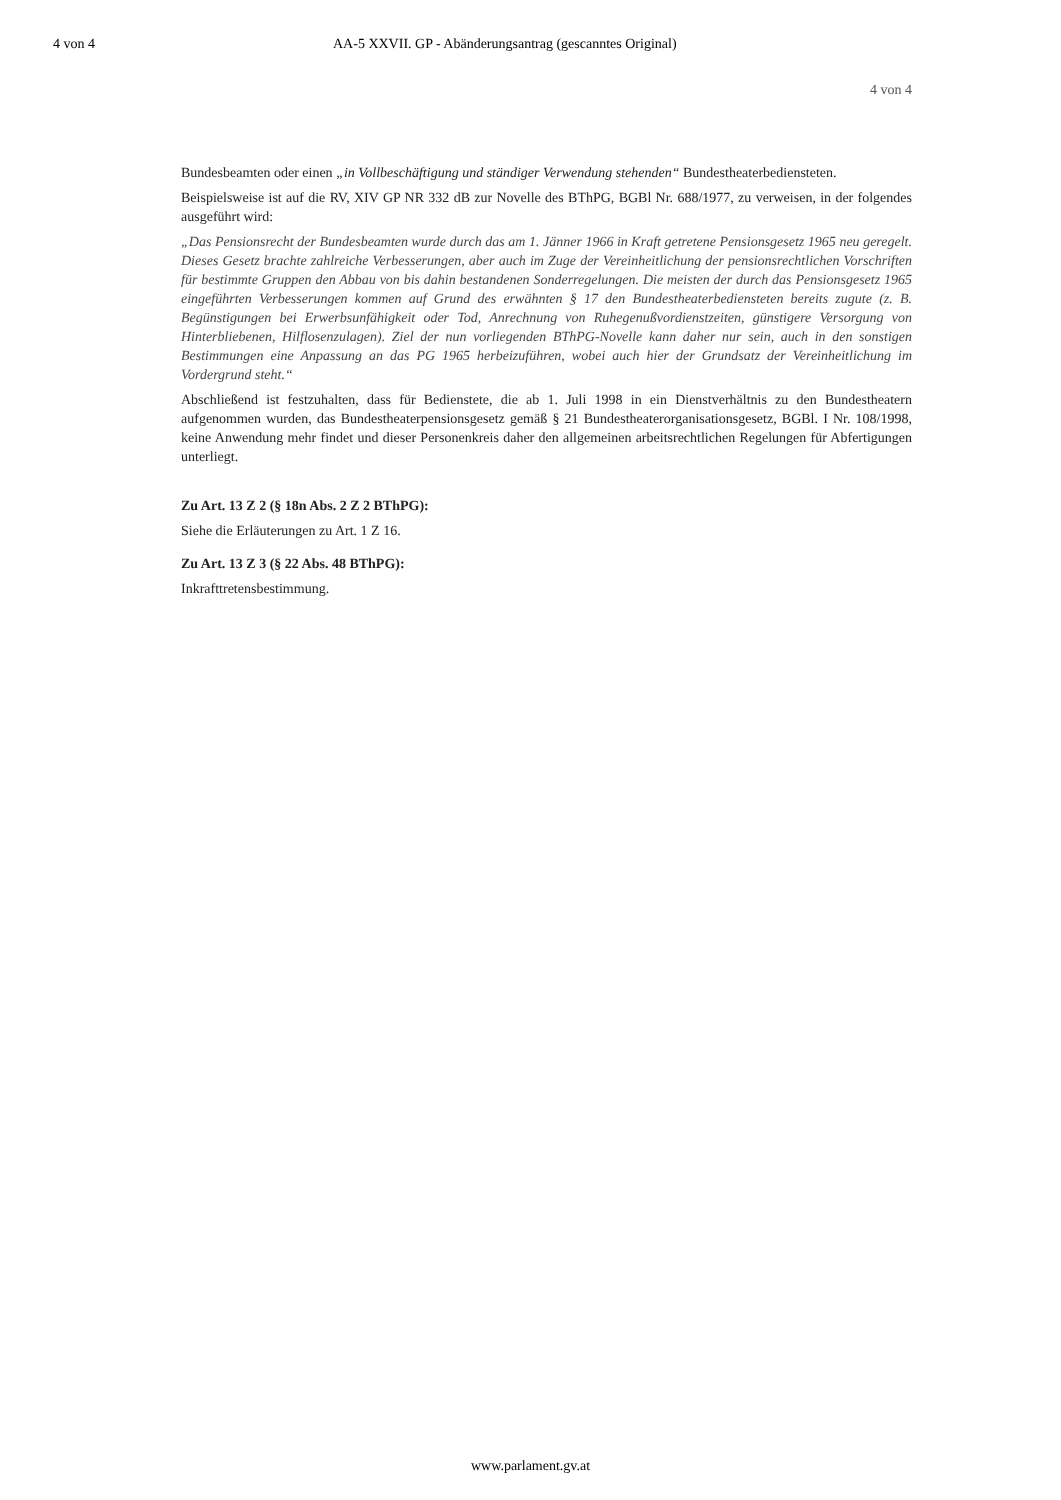4 von 4 AA-5 XXVII. GP - Abänderungsantrag (gescanntes Original)
4 von 4
Bundesbeamten oder einen „in Vollbeschäftigung und ständiger Verwendung stehenden“ Bundestheaterbediensteten.
Beispielsweise ist auf die RV, XIV GP NR 332 dB zur Novelle des BThPG, BGBl Nr. 688/1977, zu verweisen, in der folgendes ausgeführt wird:
„Das Pensionsrecht der Bundesbeamten wurde durch das am 1. Jänner 1966 in Kraft getretene Pensionsgesetz 1965 neu geregelt. Dieses Gesetz brachte zahlreiche Verbesserungen, aber auch im Zuge der Vereinheitlichung der pensionsrechtlichen Vorschriften für bestimmte Gruppen den Abbau von bis dahin bestandenen Sonderregelungen. Die meisten der durch das Pensionsgesetz 1965 eingeführten Verbesserungen kommen auf Grund des erwähnten § 17 den Bundestheaterbediensteten bereits zugute (z. B. Begünstigungen bei Erwerbsunfähigkeit oder Tod, Anrechnung von Ruhegenußvordienstzeiten, günstigere Versorgung von Hinterbliebenen, Hilflosenzulagen). Ziel der nun vorliegenden BThPG-Novelle kann daher nur sein, auch in den sonstigen Bestimmungen eine Anpassung an das PG 1965 herbeizuführen, wobei auch hier der Grundsatz der Vereinheitlichung im Vordergrund steht.“
Abschließend ist festzuhalten, dass für Bedienstete, die ab 1. Juli 1998 in ein Dienstverhältnis zu den Bundestheatern aufgenommen wurden, das Bundestheaterpensionsgesetz gemäß § 21 Bundestheaterorganisationsgesetz, BGBl. I Nr. 108/1998, keine Anwendung mehr findet und dieser Personenkreis daher den allgemeinen arbeitsrechtlichen Regelungen für Abfertigungen unterliegt.
Zu Art. 13 Z 2 (§ 18n Abs. 2 Z 2 BThPG):
Siehe die Erläuterungen zu Art. 1 Z 16.
Zu Art. 13 Z 3 (§ 22 Abs. 48 BThPG):
Inkrafttretensbestimmung.
www.parlament.gv.at